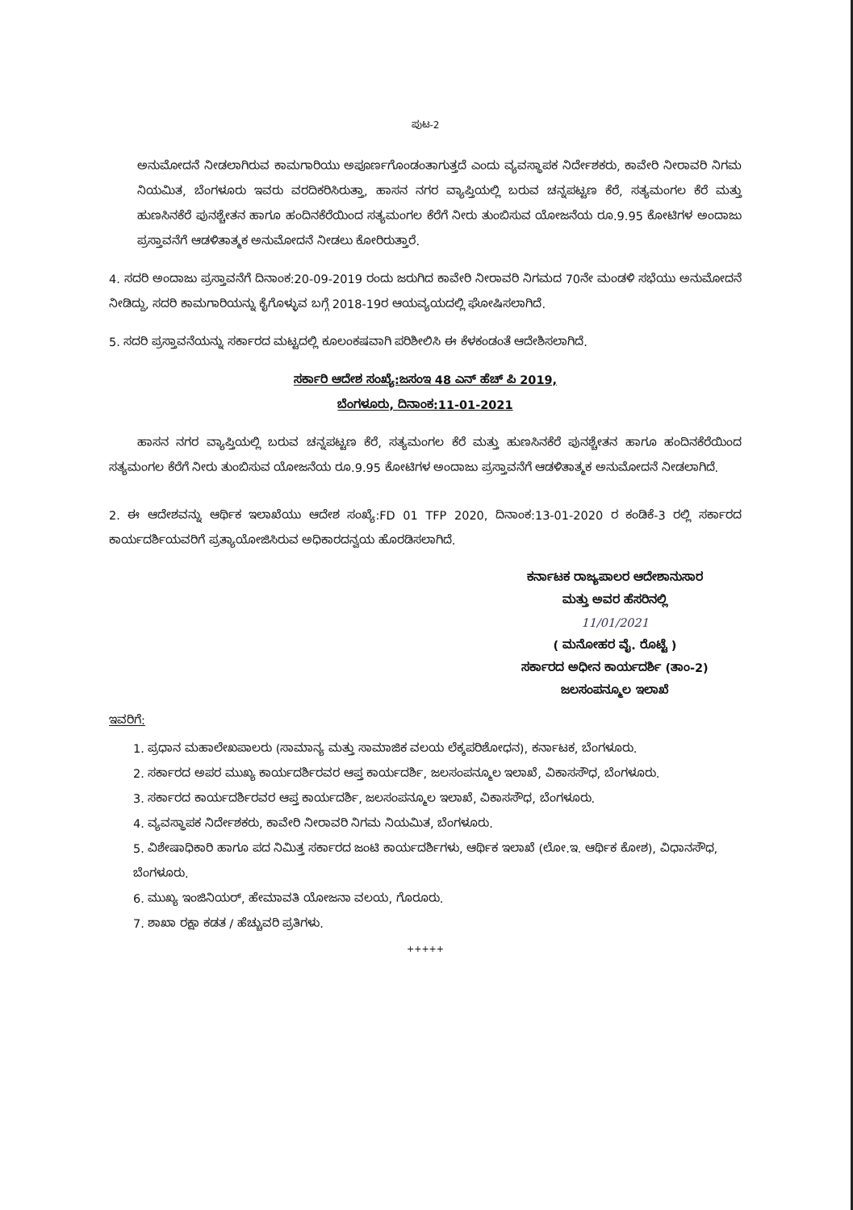ಪುಟ-2
ಅನುಮೋದನೆ ನೀಡಲಾಗಿರುವ ಕಾಮಗಾರಿಯು ಅಪೂರ್ಣಗೊಂಡಂತಾಗುತ್ತದೆ ಎಂದು ವ್ಯವಸ್ಥಾಪಕ ನಿರ್ದೇಶಕರು, ಕಾವೇರಿ ನೀರಾವರಿ ನಿಗಮ ನಿಯಮಿತ, ಬೆಂಗಳೂರು ಇವರು ವರದಿಕರಿಸಿರುತ್ತಾ, ಹಾಸನ ನಗರ ವ್ಯಾಪ್ತಿಯಲ್ಲಿ ಬರುವ ಚನ್ನಪಟ್ಟಣ ಕೆರೆ, ಸತ್ಯಮಂಗಲ ಕೆರೆ ಮತ್ತು ಹುಣಸಿನಕೆರೆ ಪುನಶ್ಚೇತನ ಹಾಗೂ ಹಂದಿನಕೆರೆಯಿಂದ ಸತ್ಯಮಂಗಲ ಕೆರೆಗೆ ನೀರು ತುಂಬಿಸುವ ಯೋಜನೆಯ ರೂ.9.95 ಕೋಟಿಗಳ ಅಂದಾಜು ಪ್ರಸ್ತಾವನೆಗೆ ಆಡಳಿತಾತ್ಮಕ ಅನುಮೋದನೆ ನೀಡಲು ಕೋರಿರುತ್ತಾರೆ.
4. ಸದರಿ ಅಂದಾಜು ಪ್ರಸ್ತಾವನೆಗೆ ದಿನಾಂಕ:20-09-2019 ರಂದು ಜರುಗಿದ ಕಾವೇರಿ ನೀರಾವರಿ ನಿಗಮದ 70ನೇ ಮಂಡಳಿ ಸಭೆಯು ಅನುಮೋದನೆ ನೀಡಿದ್ದು, ಸದರಿ ಕಾಮಗಾರಿಯನ್ನು ಕೈಗೊಳ್ಳುವ ಬಗ್ಗೆ 2018-19ರ ಆಯವ್ಯಯದಲ್ಲಿ ಘೋಷಿಸಲಾಗಿದೆ.
5. ಸದರಿ ಪ್ರಸ್ತಾವನೆಯನ್ನು ಸರ್ಕಾರದ ಮಟ್ಟದಲ್ಲಿ ಕೂಲಂಕಷವಾಗಿ ಪರಿಶೀಲಿಸಿ ಈ ಕೆಳಕಂಡಂತೆ ಆದೇಶಿಸಲಾಗಿದೆ.
ಸರ್ಕಾರಿ ಆದೇಶ ಸಂಖ್ಯೆ:ಜಸಂಇ 48 ಎನ್ ಹೆಚ್ ಪಿ 2019,
ಬೆಂಗಳೂರು, ದಿನಾಂಕ:11-01-2021
ಹಾಸನ ನಗರ ವ್ಯಾಪ್ತಿಯಲ್ಲಿ ಬರುವ ಚನ್ನಪಟ್ಟಣ ಕೆರೆ, ಸತ್ಯಮಂಗಲ ಕೆರೆ ಮತ್ತು ಹುಣಸಿನಕೆರೆ ಪುನಶ್ಚೇತನ ಹಾಗೂ ಹಂದಿನಕೆರೆಯಿಂದ ಸತ್ಯಮಂಗಲ ಕೆರೆಗೆ ನೀರು ತುಂಬಿಸುವ ಯೋಜನೆಯ ರೂ.9.95 ಕೋಟಿಗಳ ಅಂದಾಜು ಪ್ರಸ್ತಾವನೆಗೆ ಆಡಳಿತಾತ್ಮಕ ಅನುಮೋದನೆ ನೀಡಲಾಗಿದೆ.
2. ಈ ಆದೇಶವನ್ನು ಆರ್ಥಿಕ ಇಲಾಖೆಯು ಆದೇಶ ಸಂಖ್ಯೆ:FD 01 TFP 2020, ದಿನಾಂಕ:13-01-2020 ರ ಕಂಡಿಕೆ-3 ರಲ್ಲಿ ಸರ್ಕಾರದ ಕಾರ್ಯದರ್ಶಿಯವರಿಗೆ ಪ್ರತ್ಯಾಯೋಜಿಸಿರುವ ಅಧಿಕಾರದನ್ವಯ ಹೊರಡಿಸಲಾಗಿದೆ.
ಕರ್ನಾಟಕ ರಾಜ್ಯಪಾಲರ ಆದೇಶಾನುಸಾರ
ಮತ್ತು ಅವರ ಹೆಸರಿನಲ್ಲಿ
11/01/2021
( ಮನೋಹರ ವೈ. ರೊಟ್ಟೆ )
ಸರ್ಕಾರದ ಅಧೀನ ಕಾರ್ಯದರ್ಶಿ (ತಾಂ-2)
ಜಲಸಂಪನ್ಮೂಲ ಇಲಾಖೆ
ಇವರಿಗೆ:
1. ಪ್ರಧಾನ ಮಹಾಲೇಖಪಾಲರು (ಸಾಮಾನ್ಯ ಮತ್ತು ಸಾಮಾಜಿಕ ವಲಯ ಲೆಕ್ಕಪರಿಶೋಧನ), ಕರ್ನಾಟಕ, ಬೆಂಗಳೂರು.
2. ಸರ್ಕಾರದ ಅಪರ ಮುಖ್ಯ ಕಾರ್ಯದರ್ಶಿರವರ ಆಪ್ತ ಕಾರ್ಯದರ್ಶಿ, ಜಲಸಂಪನ್ಮೂಲ ಇಲಾಖೆ, ವಿಕಾಸಸೌಧ, ಬೆಂಗಳೂರು.
3. ಸರ್ಕಾರದ ಕಾರ್ಯದರ್ಶಿರವರ ಆಪ್ತ ಕಾರ್ಯದರ್ಶಿ, ಜಲಸಂಪನ್ಮೂಲ ಇಲಾಖೆ, ವಿಕಾಸಸೌಧ, ಬೆಂಗಳೂರು.
4. ವ್ಯವಸ್ಥಾಪಕ ನಿರ್ದೇಶಕರು, ಕಾವೇರಿ ನೀರಾವರಿ ನಿಗಮ ನಿಯಮಿತ, ಬೆಂಗಳೂರು.
5. ವಿಶೇಷಾಧಿಕಾರಿ ಹಾಗೂ ಪದ ನಿಮಿತ್ತ ಸರ್ಕಾರದ ಜಂಟಿ ಕಾರ್ಯದರ್ಶಿಗಳು, ಆರ್ಥಿಕ ಇಲಾಖೆ (ಲೋ.ಇ. ಆರ್ಥಿಕ ಕೋಶ), ವಿಧಾನಸೌಧ, ಬೆಂಗಳೂರು.
6. ಮುಖ್ಯ ಇಂಜಿನಿಯರ್, ಹೇಮಾವತಿ ಯೋಜನಾ ವಲಯ, ಗೊರೂರು.
7. ಶಾಖಾ ರಕ್ಷಾ ಕಡತ / ಹೆಚ್ಚುವರಿ ಪ್ರತಿಗಳು.
+++++